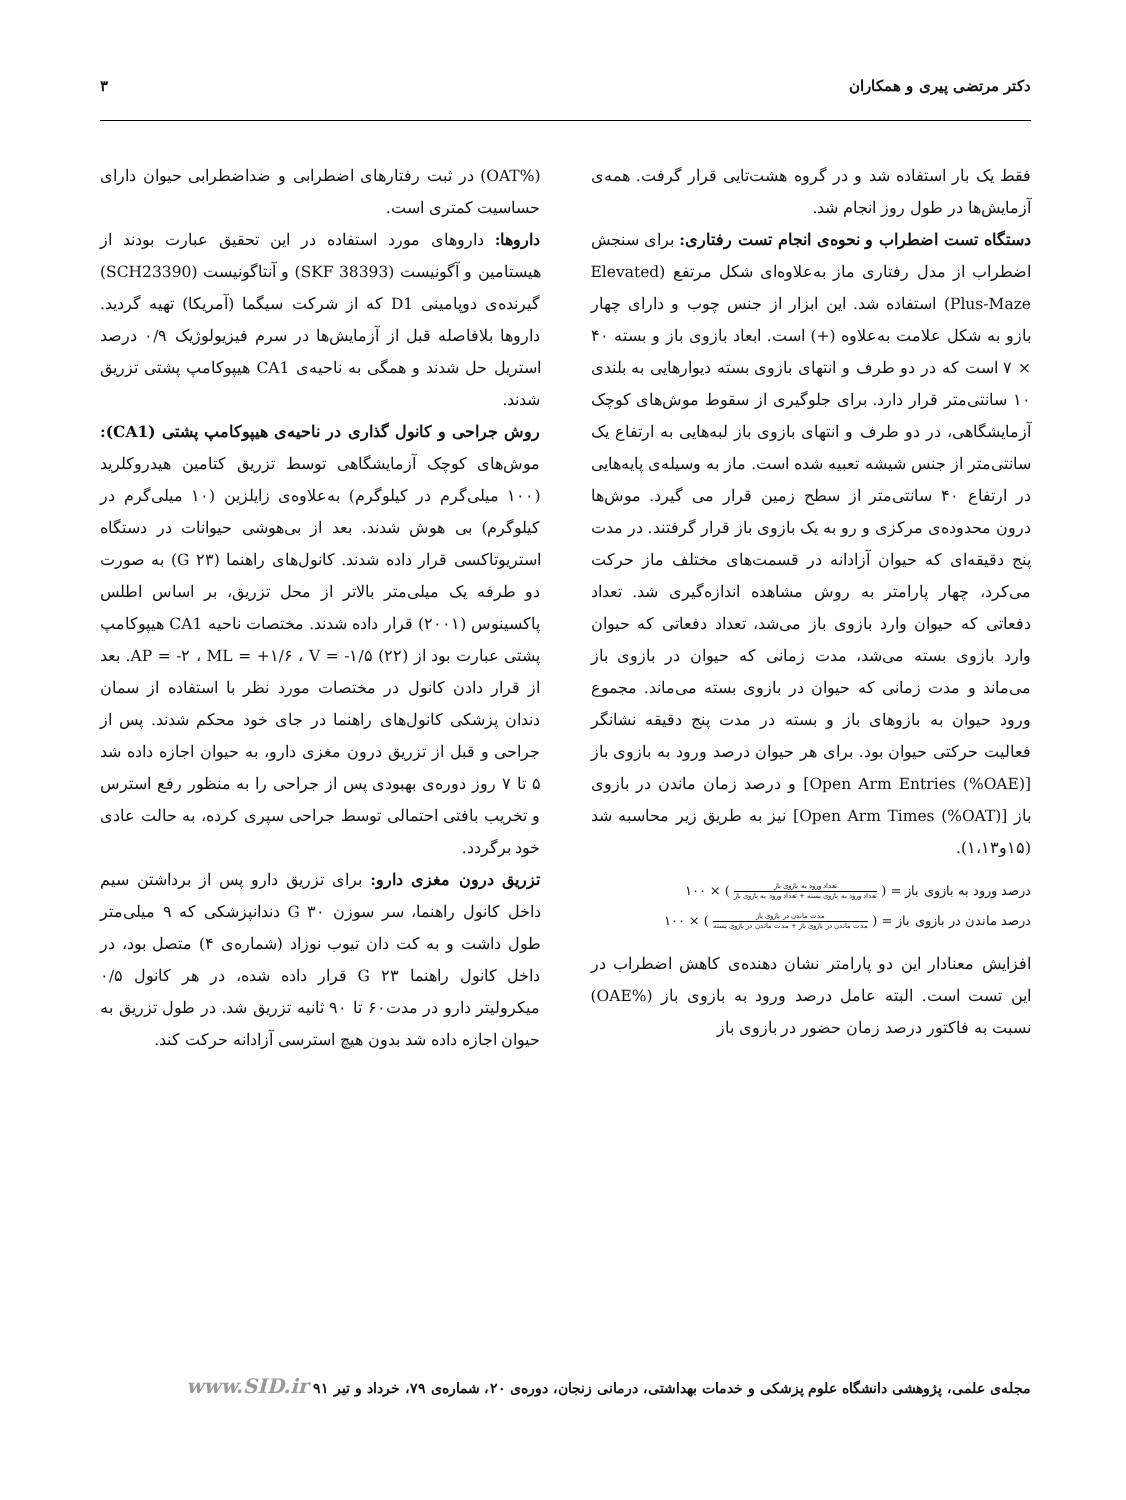دکتر مرتضی پیری و همکاران ۳
فقط یک بار استفاده شد و در گروه هشت‌تایی قرار گرفت. همه‌ی آزمایش‌ها در طول روز انجام شد.
دستگاه تست اضطراب و نحوه‌ی انجام تست رفتاری: برای سنجش اضطراب از مدل رفتاری ماز به‌علاوه‌ای شکل مرتفع (Elevated Plus-Maze) استفاده شد. این ابزار از جنس چوب و دارای چهار بازو به شکل علامت به‌علاوه (+) است. ابعاد بازوی باز و بسته ۴۰ × ۷ است که در دو طرف و انتهای بازوی بسته دیوارهایی به بلندی ۱۰ سانتی‌متر قرار دارد. برای جلوگیری از سقوط موش‌های کوچک آزمایشگاهی، در دو طرف و انتهای بازوی باز لبه‌هایی به ارتفاع یک سانتی‌متر از جنس شیشه تعبیه شده است. ماز به وسیله‌ی پایه‌هایی در ارتفاع ۴۰ سانتی‌متر از سطح زمین قرار می گیرد. موش‌ها درون محدوده‌ی مرکزی و رو به یک بازوی باز قرار گرفتند. در مدت پنج دقیقه‌ای که حیوان آزادانه در قسمت‌های مختلف ماز حرکت می‌کرد، چهار پارامتر به روش مشاهده اندازه‌گیری شد. تعداد دفعاتی که حیوان وارد بازوی باز می‌شد، تعداد دفعاتی که حیوان وارد بازوی بسته می‌شد، مدت زمانی که حیوان در بازوی باز می‌ماند و مدت زمانی که حیوان در بازوی بسته می‌ماند. مجموع ورود حیوان به بازوهای باز و بسته در مدت پنج دقیقه نشانگر فعالیت حرکتی حیوان بود. برای هر حیوان درصد ورود به بازوی باز [Open Arm Entries (%OAE)] و درصد زمان ماندن در بازوی باز [Open Arm Times (%OAT)] نیز به طریق زیر محاسبه شد (۱۵و۱،۱۳).
درصد ورود به بازوی باز = ( تعداد ورود به بازوی باز تعداد ورود به بازوی بسته + تعداد ورود به بازوی باز ) × ۱۰۰
درصد ماندن در بازوی باز = ( مدت ماندن در بازوی باز مدت ماندن در بازوی باز + مدت ماندن در بازوی بسته ) × ۱۰۰
افزایش معنادار این دو پارامتر نشان دهنده‌ی کاهش اضطراب در این تست است. البته عامل درصد ورود به بازوی باز (%OAE) نسبت به فاکتور درصد زمان حضور در بازوی باز
(%OAT) در ثبت رفتارهای اضطرابی و ضداضطرابی حیوان دارای حساسیت کمتری است.
داروها: داروهای مورد استفاده در این تحقیق عبارت بودند از هیستامین و آگونیست (SKF 38393) و آنتاگونیست (SCH23390) گیرنده‌ی دوپامینی D1 که از شرکت سیگما (آمریکا) تهیه گردید. داروها بلافاصله قبل از آزمایش‌ها در سرم فیزیولوژیک ۰/۹ درصد استریل حل شدند و همگی به ناحیه‌ی CA1 هیپوکامپ پشتی تزریق شدند.
روش جراحی و کانول گذاری در ناحیه‌ی هیپوکامپ پشتی (CA1): موش‌های کوچک آزمایشگاهی توسط تزریق کتامین هیدروکلرید (۱۰۰ میلی‌گرم در کیلوگرم) به‌علاوه‌ی زایلزین (۱۰ میلی‌گرم در کیلوگرم) بی هوش شدند. بعد از بی‌هوشی حیوانات در دستگاه استریوتاکسی قرار داده شدند. کانول‌های راهنما (G ۲۳) به صورت دو طرفه یک میلی‌متر بالاتر از محل تزریق، بر اساس اطلس پاکسینوس (۲۰۰۱) قرار داده شدند. مختصات ناحیه CA1 هیپوکامپ پشتی عبارت بود از AP = -۲ ، ML = +۱/۶ ، V = -۱/۵ (۲۲). بعد از قرار دادن کانول در مختصات مورد نظر با استفاده از سمان دندان پزشکی کانول‌های راهنما در جای خود محکم شدند. پس از جراحی و قبل از تزریق درون مغزی دارو، به حیوان اجازه داده شد ۵ تا ۷ روز دوره‌ی بهبودی پس از جراحی را به منظور رفع استرس و تخریب بافتی احتمالی توسط جراحی سپری کرده، به حالت عادی خود برگردد.
تزریق درون مغزی دارو: برای تزریق دارو پس از برداشتن سیم داخل کانول راهنما، سر سوزن G ۳۰ دندانپزشکی که ۹ میلی‌متر طول داشت و به کت دان تیوب نوزاد (شماره‌ی ۴) متصل بود، در داخل کانول راهنما G ۲۳ قرار داده شده، در هر کانول ۰/۵ میکرولیتر دارو در مدت۶۰ تا ۹۰ ثانیه تزریق شد. در طول تزریق به حیوان اجازه داده شد بدون هیچ استرسی آزادانه حرکت کند.
مجله‌ی علمی، پژوهشی دانشگاه علوم پزشکی و خدمات بهداشتی، درمانی زنجان، دوره‌ی ۲۰، شماره‌ی ۷۹، خرداد و تیر ۹۱ www.SID.ir